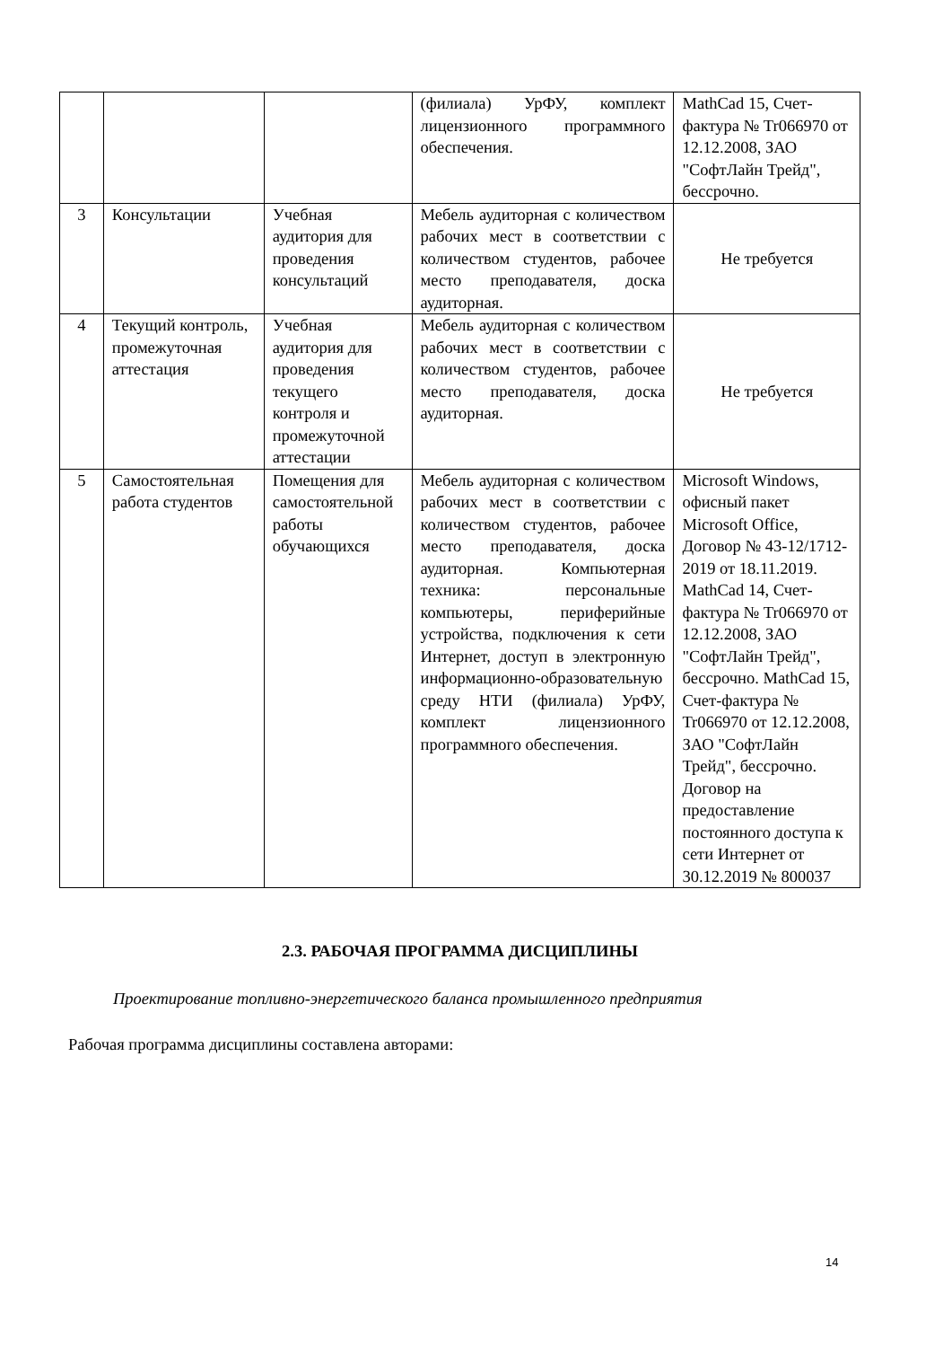| | | | (филиала) УрФУ, комплект лицензионного программного обеспечения. | MathCad 15, Счет-фактура № Tr066970 от 12.12.2008, ЗАО "СофтЛайн Трейд", бессрочно. |
| 3 | Консультации | Учебная аудитория для проведения консультаций | Мебель аудиторная с количеством рабочих мест в соответствии с количеством студентов, рабочее место преподавателя, доска аудиторная. | Не требуется |
| 4 | Текущий контроль, промежуточная аттестация | Учебная аудитория для проведения текущего контроля и промежуточной аттестации | Мебель аудиторная с количеством рабочих мест в соответствии с количеством студентов, рабочее место преподавателя, доска аудиторная. | Не требуется |
| 5 | Самостоятельная работа студентов | Помещения для самостоятельной работы обучающихся | Мебель аудиторная с количеством рабочих мест в соответствии с количеством студентов, рабочее место преподавателя, доска аудиторная. Компьютерная техника: персональные компьютеры, периферийные устройства, подключения к сети Интернет, доступ в электронную информационно-образовательную среду НТИ (филиала) УрФУ, комплект лицензионного программного обеспечения. | Microsoft Windows, офисный пакет Microsoft Office, Договор № 43-12/1712-2019 от 18.11.2019. MathCad 14, Счет-фактура № Tr066970 от 12.12.2008, ЗАО "СофтЛайн Трейд", бессрочно. MathCad 15, Счет-фактура № Tr066970 от 12.12.2008, ЗАО "СофтЛайн Трейд", бессрочно. Договор на предоставление постоянного доступа к сети Интернет от 30.12.2019 № 800037 |
2.3. РАБОЧАЯ ПРОГРАММА ДИСЦИПЛИНЫ
Проектирование топливно-энергетического баланса промышленного предприятия
Рабочая программа дисциплины составлена авторами:
14